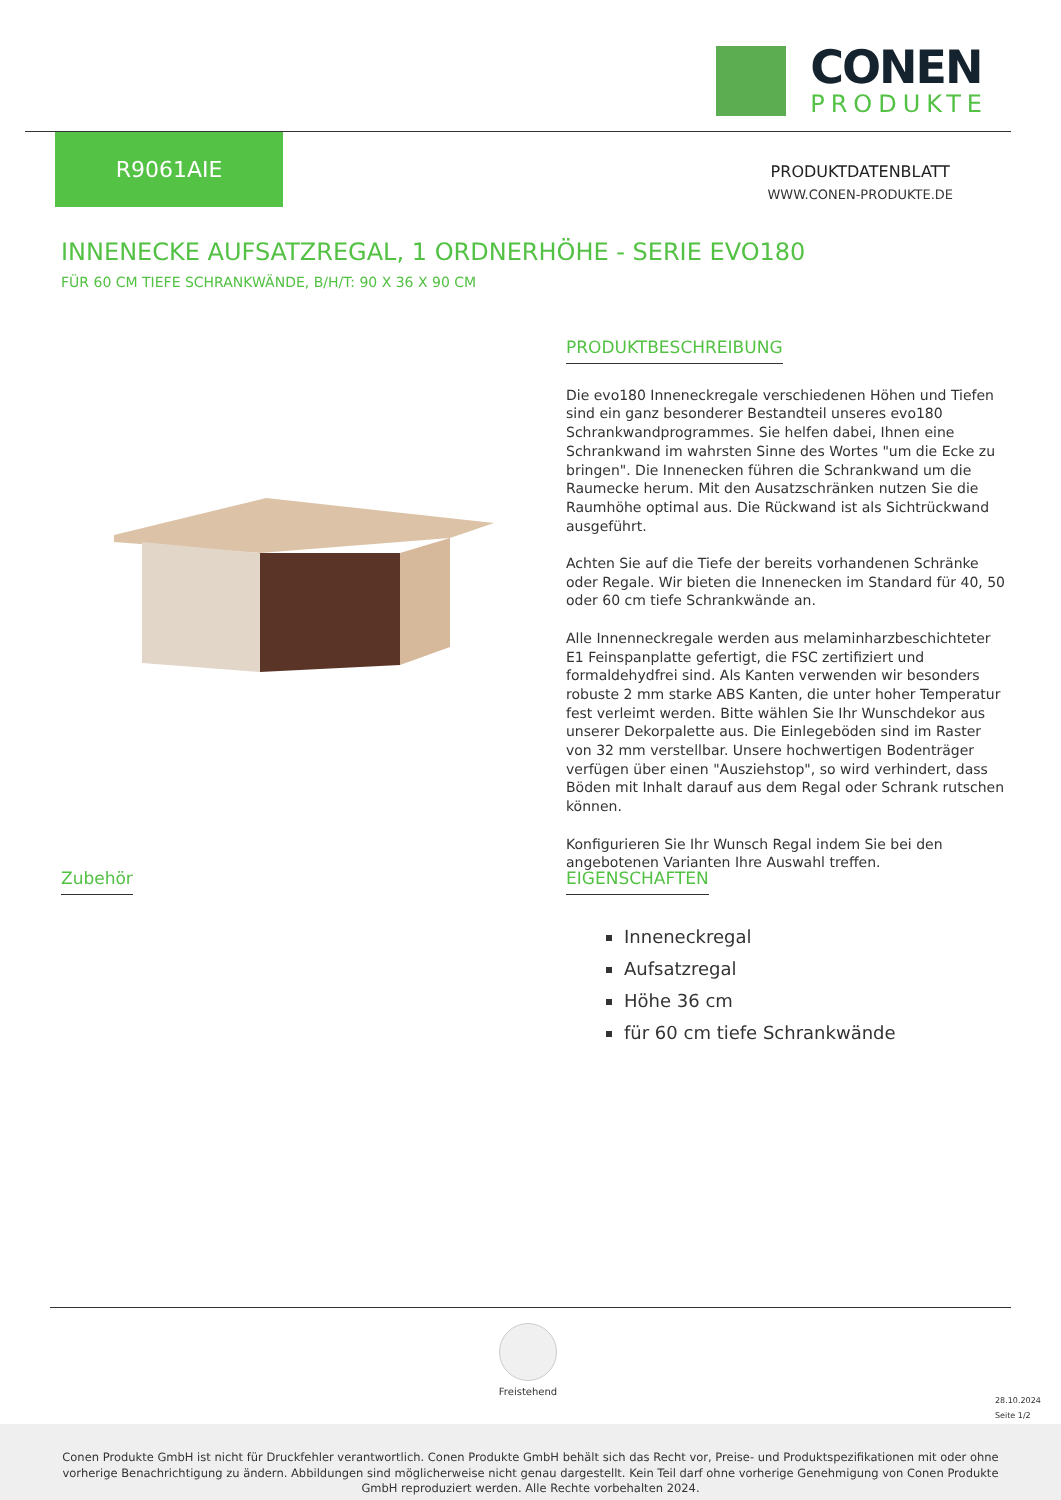CONEN
PRODUKTE
R9061AIE
PRODUKTDATENBLATT
WWW.CONEN-PRODUKTE.DE
INNENECKE AUFSATZREGAL, 1 ORDNERHÖHE - SERIE EVO180
FÜR 60 CM TIEFE SCHRANKWÄNDE, B/H/T: 90 X 36 X 90 CM
PRODUKTBESCHREIBUNG
Die evo180 Inneneckregale verschiedenen Höhen und Tiefen sind ein ganz besonderer Bestandteil unseres evo180 Schrankwandprogrammes. Sie helfen dabei, Ihnen eine Schrankwand im wahrsten Sinne des Wortes "um die Ecke zu bringen". Die Innenecken führen die Schrankwand um die Raumecke herum. Mit den Ausatzschränken nutzen Sie die Raumhöhe optimal aus. Die Rückwand ist als Sichtrückwand ausgeführt.
Achten Sie auf die Tiefe der bereits vorhandenen Schränke oder Regale. Wir bieten die Innenecken im Standard für 40, 50 oder 60 cm tiefe Schrankwände an.
Alle Innenneckregale werden aus melaminharzbeschichteter E1 Feinspanplatte gefertigt, die FSC zertifiziert und formaldehydfrei sind. Als Kanten verwenden wir besonders robuste 2 mm starke ABS Kanten, die unter hoher Temperatur fest verleimt werden. Bitte wählen Sie Ihr Wunschdekor aus unserer Dekorpalette aus. Die Einlegeböden sind im Raster von 32 mm verstellbar. Unsere hochwertigen Bodenträger verfügen über einen "Ausziehstop", so wird verhindert, dass Böden mit Inhalt darauf aus dem Regal oder Schrank rutschen können.
Konfigurieren Sie Ihr Wunsch Regal indem Sie bei den angebotenen Varianten Ihre Auswahl treffen.
Zubehör
EIGENSCHAFTEN
Inneneckregal
Aufsatzregal
Höhe 36 cm
für 60 cm tiefe Schrankwände
Freistehend
28.10.2024
Seite 1/2
Conen Produkte GmbH ist nicht für Druckfehler verantwortlich. Conen Produkte GmbH behält sich das Recht vor, Preise- und Produktspezifikationen mit oder ohne vorherige Benachrichtigung zu ändern. Abbildungen sind möglicherweise nicht genau dargestellt. Kein Teil darf ohne vorherige Genehmigung von Conen Produkte GmbH reproduziert werden. Alle Rechte vorbehalten 2024.